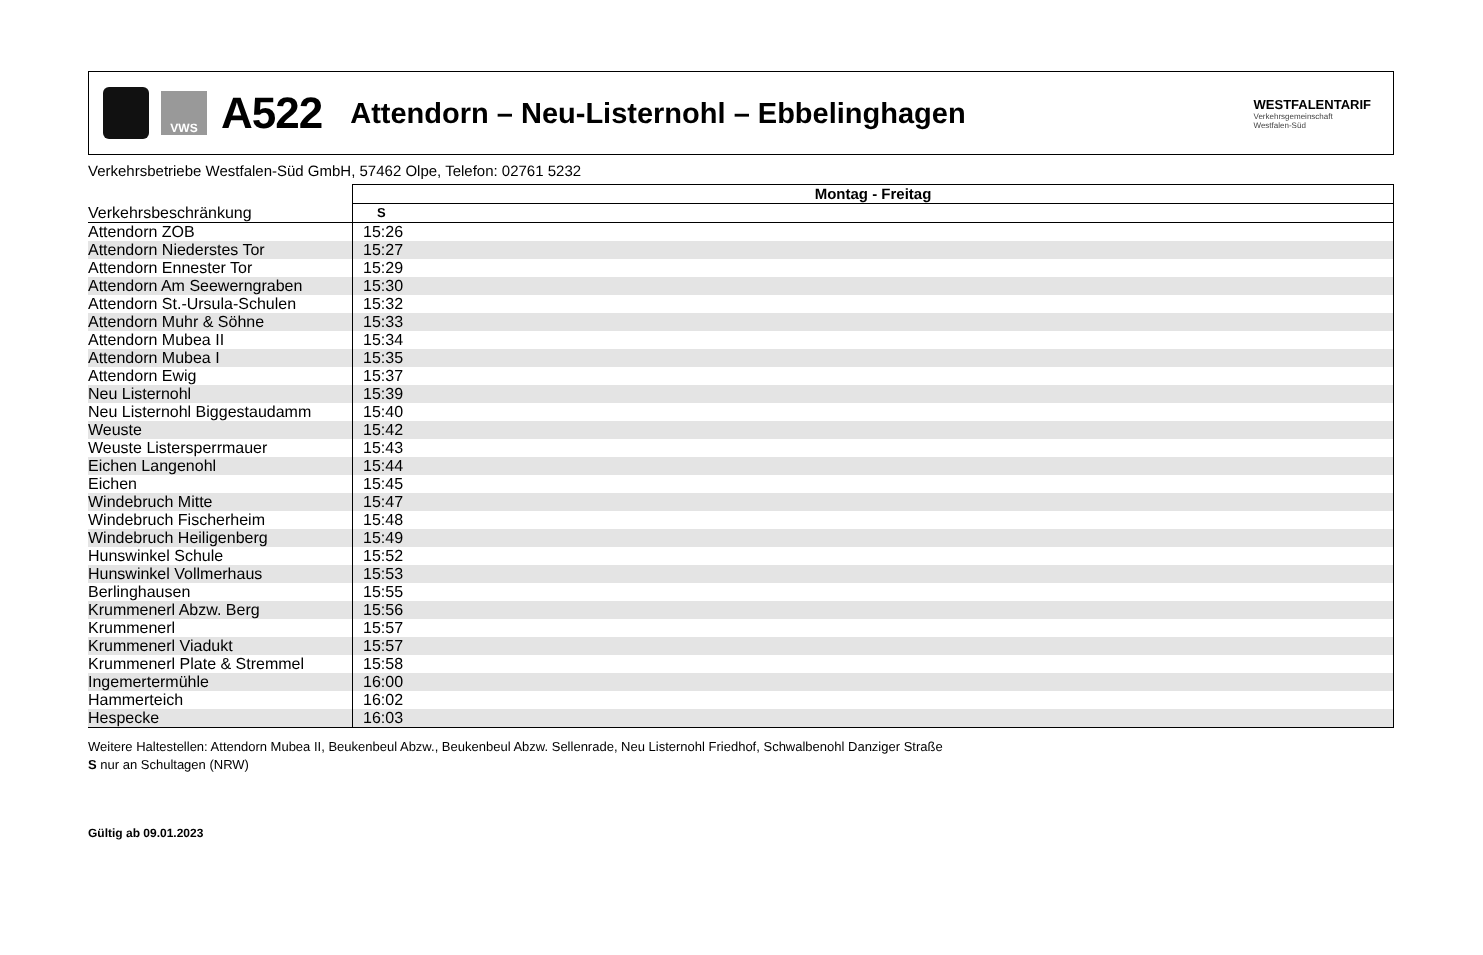VWS
A522
Attendorn – Neu-Listernohl – Ebbelinghagen
WESTFALENTARIF
Verkehrsgemeinschaft
Westfalen-Süd
Verkehrsbetriebe Westfalen-Süd GmbH, 57462 Olpe, Telefon: 02761 5232
| | Montag - Freitag | |
| --- | --- | --- |
| Verkehrsbeschränkung | S | |
| Attendorn ZOB | 15:26 | |
| Attendorn Niederstes Tor | 15:27 | |
| Attendorn Ennester Tor | 15:29 | |
| Attendorn Am Seewerngraben | 15:30 | |
| Attendorn St.-Ursula-Schulen | 15:32 | |
| Attendorn Muhr & Söhne | 15:33 | |
| Attendorn Mubea II | 15:34 | |
| Attendorn Mubea I | 15:35 | |
| Attendorn Ewig | 15:37 | |
| Neu Listernohl | 15:39 | |
| Neu Listernohl Biggestaudamm | 15:40 | |
| Weuste | 15:42 | |
| Weuste Listersperrmauer | 15:43 | |
| Eichen Langenohl | 15:44 | |
| Eichen | 15:45 | |
| Windebruch Mitte | 15:47 | |
| Windebruch Fischerheim | 15:48 | |
| Windebruch Heiligenberg | 15:49 | |
| Hunswinkel Schule | 15:52 | |
| Hunswinkel Vollmerhaus | 15:53 | |
| Berlinghausen | 15:55 | |
| Krummenerl Abzw. Berg | 15:56 | |
| Krummenerl | 15:57 | |
| Krummenerl Viadukt | 15:57 | |
| Krummenerl Plate & Stremmel | 15:58 | |
| Ingemertermühle | 16:00 | |
| Hammerteich | 16:02 | |
| Hespecke | 16:03 | |
Weitere Haltestellen: Attendorn Mubea II, Beukenbeul Abzw., Beukenbeul Abzw. Sellenrade, Neu Listernohl Friedhof, Schwalbenohl Danziger Straße
S nur an Schultagen (NRW)
Gültig ab 09.01.2023